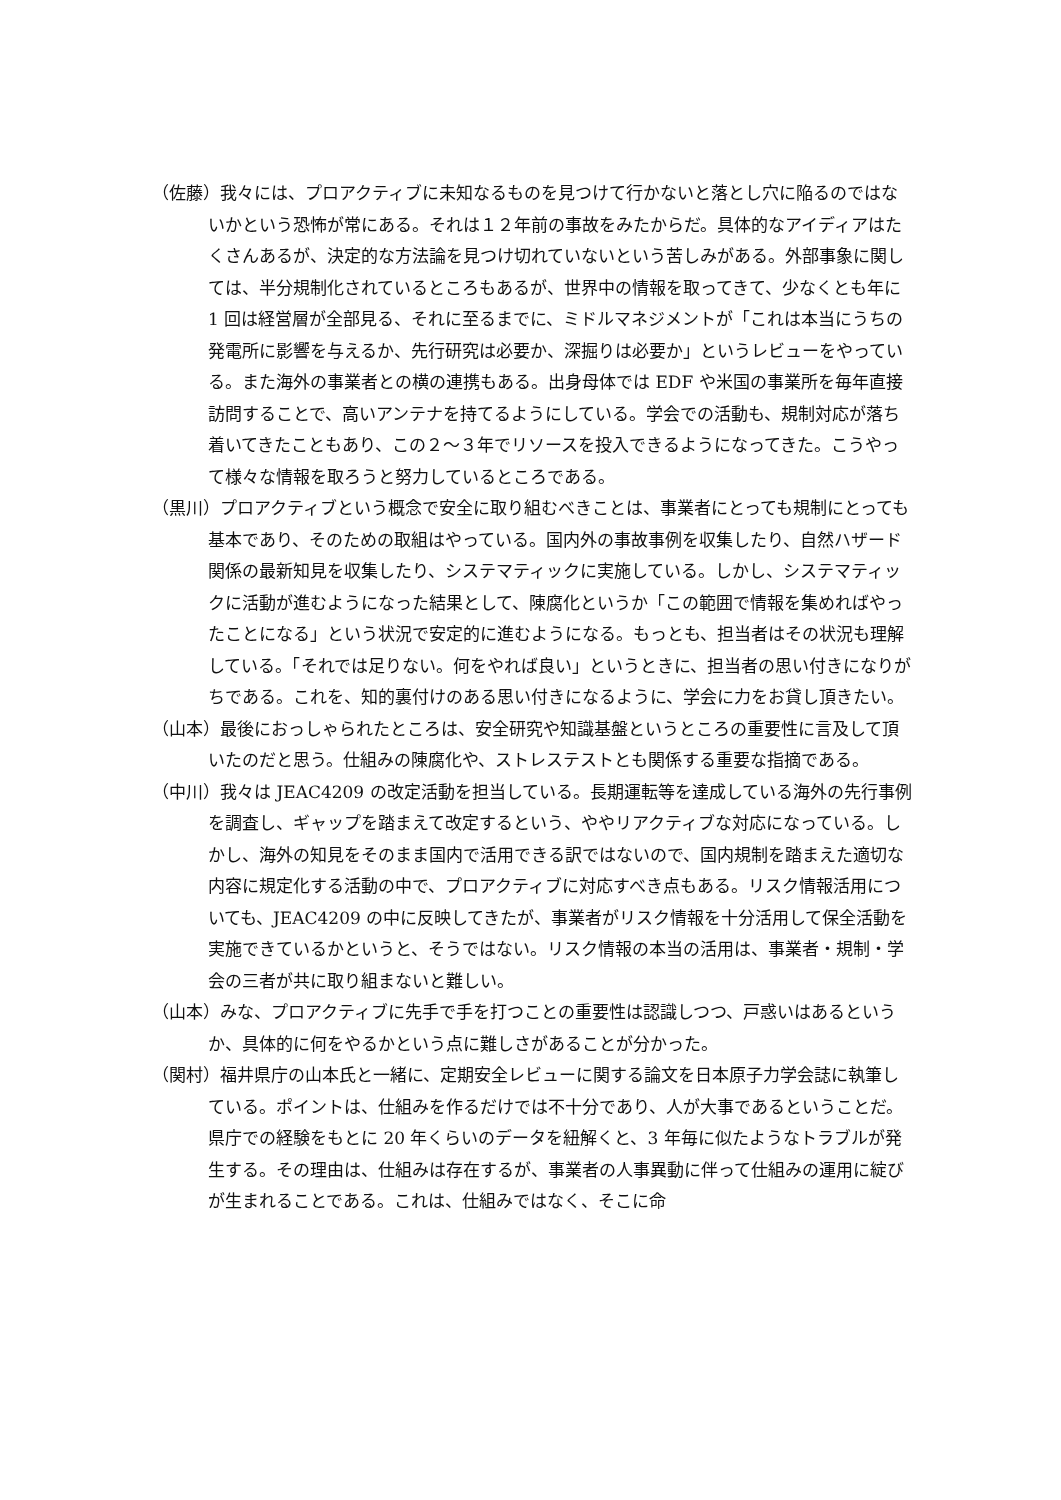（佐藤）我々には、プロアクティブに未知なるものを見つけて行かないと落とし穴に陥るのではないかという恐怖が常にある。それは１２年前の事故をみたからだ。具体的なアイディアはたくさんあるが、決定的な方法論を見つけ切れていないという苦しみがある。外部事象に関しては、半分規制化されているところもあるが、世界中の情報を取ってきて、少なくとも年に 1 回は経営層が全部見る、それに至るまでに、ミドルマネジメントが「これは本当にうちの発電所に影響を与えるか、先行研究は必要か、深掘りは必要か」というレビューをやっている。また海外の事業者との横の連携もある。出身母体では EDF や米国の事業所を毎年直接訪問することで、高いアンテナを持てるようにしている。学会での活動も、規制対応が落ち着いてきたこともあり、この２～３年でリソースを投入できるようになってきた。こうやって様々な情報を取ろうと努力しているところである。
（黒川）プロアクティブという概念で安全に取り組むべきことは、事業者にとっても規制にとっても基本であり、そのための取組はやっている。国内外の事故事例を収集したり、自然ハザード関係の最新知見を収集したり、システマティックに実施している。しかし、システマティックに活動が進むようになった結果として、陳腐化というか「この範囲で情報を集めればやったことになる」という状況で安定的に進むようになる。もっとも、担当者はその状況も理解している。「それでは足りない。何をやれば良い」というときに、担当者の思い付きになりがちである。これを、知的裏付けのある思い付きになるように、学会に力をお貸し頂きたい。
（山本）最後におっしゃられたところは、安全研究や知識基盤というところの重要性に言及して頂いたのだと思う。仕組みの陳腐化や、ストレステストとも関係する重要な指摘である。
（中川）我々は JEAC4209 の改定活動を担当している。長期運転等を達成している海外の先行事例を調査し、ギャップを踏まえて改定するという、ややリアクティブな対応になっている。しかし、海外の知見をそのまま国内で活用できる訳ではないので、国内規制を踏まえた適切な内容に規定化する活動の中で、プロアクティブに対応すべき点もある。リスク情報活用についても、JEAC4209 の中に反映してきたが、事業者がリスク情報を十分活用して保全活動を実施できているかというと、そうではない。リスク情報の本当の活用は、事業者・規制・学会の三者が共に取り組まないと難しい。
（山本）みな、プロアクティブに先手で手を打つことの重要性は認識しつつ、戸惑いはあるというか、具体的に何をやるかという点に難しさがあることが分かった。
（関村）福井県庁の山本氏と一緒に、定期安全レビューに関する論文を日本原子力学会誌に執筆している。ポイントは、仕組みを作るだけでは不十分であり、人が大事であるということだ。県庁での経験をもとに 20 年くらいのデータを紐解くと、3 年毎に似たようなトラブルが発生する。その理由は、仕組みは存在するが、事業者の人事異動に伴って仕組みの運用に綻びが生まれることである。これは、仕組みではなく、そこに命